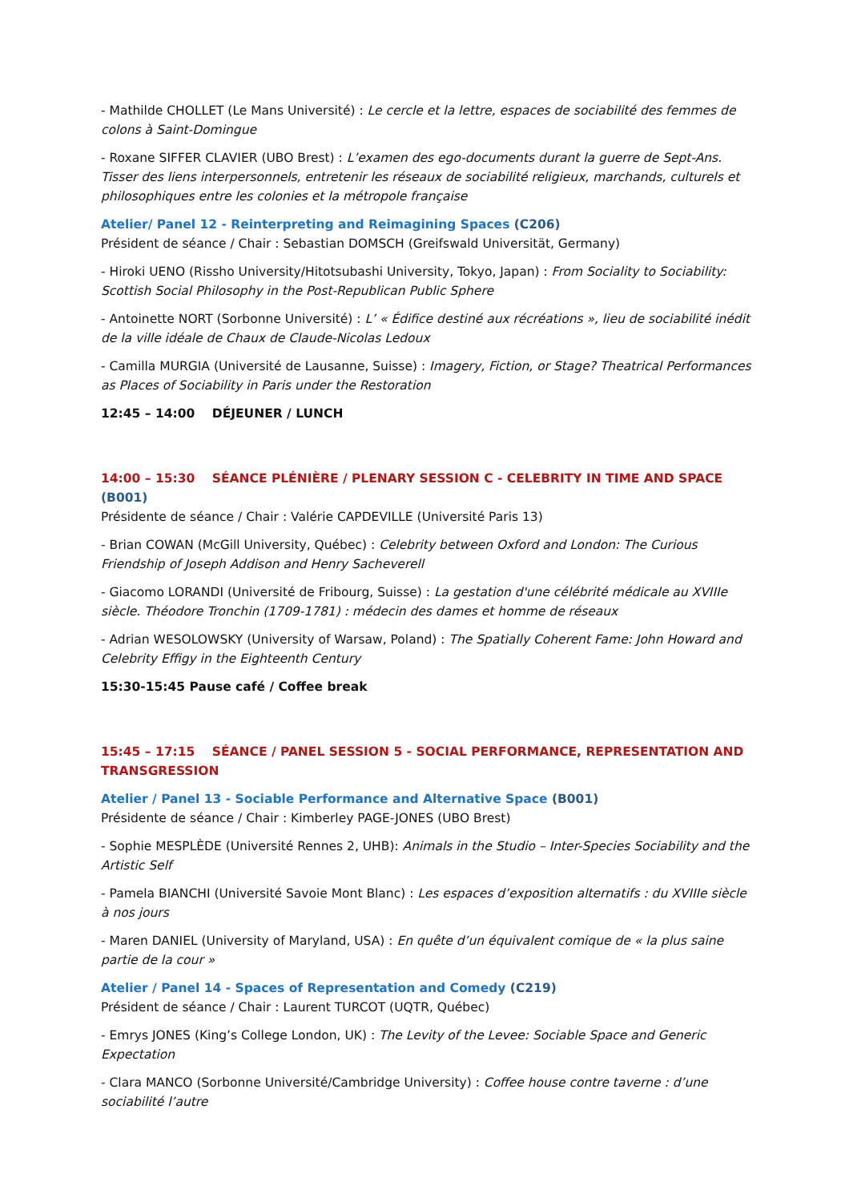- Mathilde CHOLLET (Le Mans Université) : Le cercle et la lettre, espaces de sociabilité des femmes de colons à Saint-Domingue
- Roxane SIFFER CLAVIER (UBO Brest) : L’examen des ego-documents durant la guerre de Sept-Ans. Tisser des liens interpersonnels, entretenir les réseaux de sociabilité religieux, marchands, culturels et philosophiques entre les colonies et la métropole française
Atelier/ Panel 12 - Reinterpreting and Reimagining Spaces (C206)
Président de séance / Chair : Sebastian DOMSCH (Greifswald Universität, Germany)
- Hiroki UENO (Rissho University/Hitotsubashi University, Tokyo, Japan) : From Sociality to Sociability: Scottish Social Philosophy in the Post-Republican Public Sphere
- Antoinette NORT (Sorbonne Université) : L’ « Édifice destiné aux récréations », lieu de sociabilité inédit de la ville idéale de Chaux de Claude-Nicolas Ledoux
- Camilla MURGIA (Université de Lausanne, Suisse) : Imagery, Fiction, or Stage? Theatrical Performances as Places of Sociability in Paris under the Restoration
12:45 – 14:00 DÉJEUNER / LUNCH
14:00 – 15:30 SÉANCE PLÉNIÈRE / PLENARY SESSION C - CELEBRITY IN TIME AND SPACE (B001)
Présidente de séance / Chair : Valérie CAPDEVILLE (Université Paris 13)
- Brian COWAN (McGill University, Québec) : Celebrity between Oxford and London: The Curious Friendship of Joseph Addison and Henry Sacheverell
- Giacomo LORANDI (Université de Fribourg, Suisse) : La gestation d'une célébrité médicale au XVIIIe siècle. Théodore Tronchin (1709-1781) : médecin des dames et homme de réseaux
- Adrian WESOLOWSKY (University of Warsaw, Poland) : The Spatially Coherent Fame: John Howard and Celebrity Effigy in the Eighteenth Century
15:30-15:45 Pause café / Coffee break
15:45 – 17:15 SÉANCE / PANEL SESSION 5 - SOCIAL PERFORMANCE, REPRESENTATION AND TRANSGRESSION
Atelier / Panel 13 - Sociable Performance and Alternative Space (B001)
Présidente de séance / Chair : Kimberley PAGE-JONES (UBO Brest)
- Sophie MESPLÈDE (Université Rennes 2, UHB): Animals in the Studio – Inter-Species Sociability and the Artistic Self
- Pamela BIANCHI (Université Savoie Mont Blanc) : Les espaces d’exposition alternatifs : du XVIIIe siècle à nos jours
- Maren DANIEL (University of Maryland, USA) : En quête d’un équivalent comique de « la plus saine partie de la cour »
Atelier / Panel 14 - Spaces of Representation and Comedy (C219)
Président de séance / Chair : Laurent TURCOT (UQTR, Québec)
- Emrys JONES (King’s College London, UK) : The Levity of the Levee: Sociable Space and Generic Expectation
- Clara MANCO (Sorbonne Université/Cambridge University) : Coffee house contre taverne : d’une sociabilité l’autre